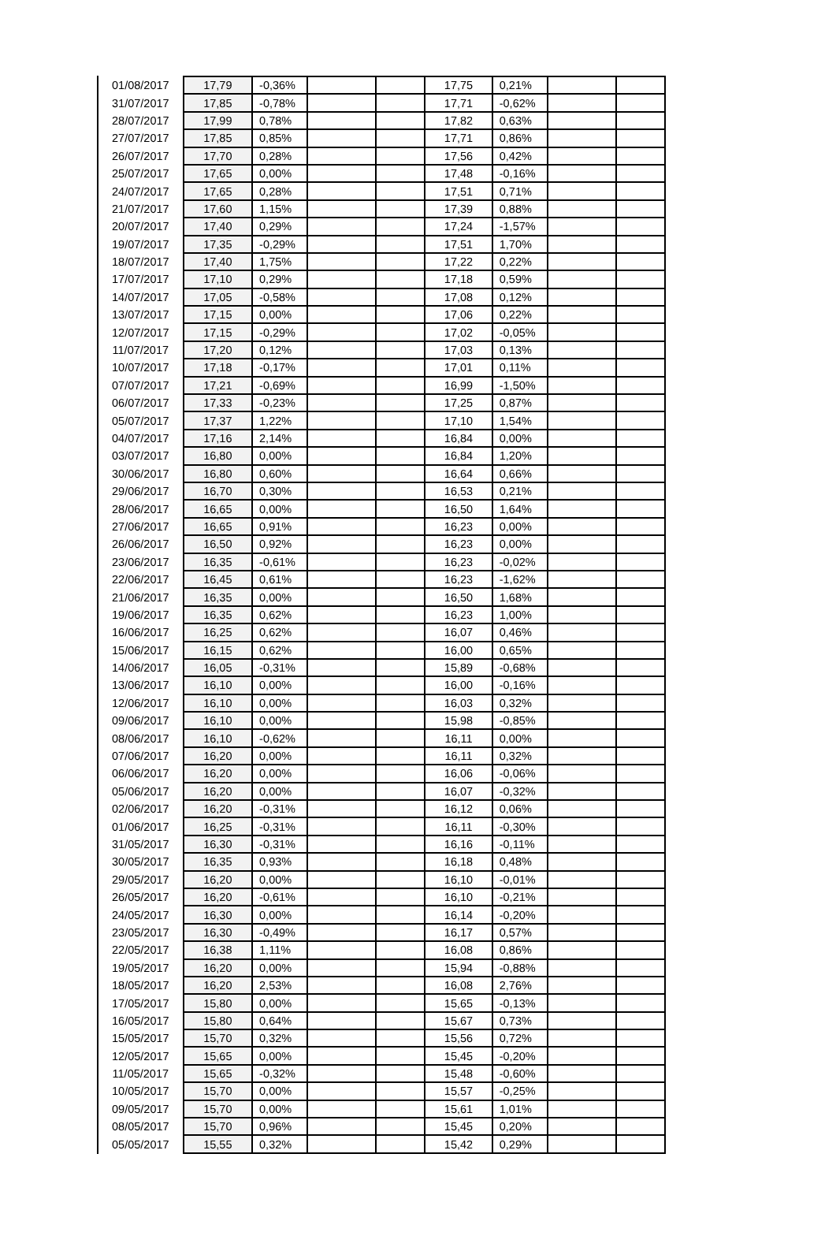| 01/08/2017 | 17,79 | -0,36% | | | 17,75 | 0,21% | | |
| 31/07/2017 | 17,85 | -0,78% | | | 17,71 | -0,62% | | |
| 28/07/2017 | 17,99 | 0,78% | | | 17,82 | 0,63% | | |
| 27/07/2017 | 17,85 | 0,85% | | | 17,71 | 0,86% | | |
| 26/07/2017 | 17,70 | 0,28% | | | 17,56 | 0,42% | | |
| 25/07/2017 | 17,65 | 0,00% | | | 17,48 | -0,16% | | |
| 24/07/2017 | 17,65 | 0,28% | | | 17,51 | 0,71% | | |
| 21/07/2017 | 17,60 | 1,15% | | | 17,39 | 0,88% | | |
| 20/07/2017 | 17,40 | 0,29% | | | 17,24 | -1,57% | | |
| 19/07/2017 | 17,35 | -0,29% | | | 17,51 | 1,70% | | |
| 18/07/2017 | 17,40 | 1,75% | | | 17,22 | 0,22% | | |
| 17/07/2017 | 17,10 | 0,29% | | | 17,18 | 0,59% | | |
| 14/07/2017 | 17,05 | -0,58% | | | 17,08 | 0,12% | | |
| 13/07/2017 | 17,15 | 0,00% | | | 17,06 | 0,22% | | |
| 12/07/2017 | 17,15 | -0,29% | | | 17,02 | -0,05% | | |
| 11/07/2017 | 17,20 | 0,12% | | | 17,03 | 0,13% | | |
| 10/07/2017 | 17,18 | -0,17% | | | 17,01 | 0,11% | | |
| 07/07/2017 | 17,21 | -0,69% | | | 16,99 | -1,50% | | |
| 06/07/2017 | 17,33 | -0,23% | | | 17,25 | 0,87% | | |
| 05/07/2017 | 17,37 | 1,22% | | | 17,10 | 1,54% | | |
| 04/07/2017 | 17,16 | 2,14% | | | 16,84 | 0,00% | | |
| 03/07/2017 | 16,80 | 0,00% | | | 16,84 | 1,20% | | |
| 30/06/2017 | 16,80 | 0,60% | | | 16,64 | 0,66% | | |
| 29/06/2017 | 16,70 | 0,30% | | | 16,53 | 0,21% | | |
| 28/06/2017 | 16,65 | 0,00% | | | 16,50 | 1,64% | | |
| 27/06/2017 | 16,65 | 0,91% | | | 16,23 | 0,00% | | |
| 26/06/2017 | 16,50 | 0,92% | | | 16,23 | 0,00% | | |
| 23/06/2017 | 16,35 | -0,61% | | | 16,23 | -0,02% | | |
| 22/06/2017 | 16,45 | 0,61% | | | 16,23 | -1,62% | | |
| 21/06/2017 | 16,35 | 0,00% | | | 16,50 | 1,68% | | |
| 19/06/2017 | 16,35 | 0,62% | | | 16,23 | 1,00% | | |
| 16/06/2017 | 16,25 | 0,62% | | | 16,07 | 0,46% | | |
| 15/06/2017 | 16,15 | 0,62% | | | 16,00 | 0,65% | | |
| 14/06/2017 | 16,05 | -0,31% | | | 15,89 | -0,68% | | |
| 13/06/2017 | 16,10 | 0,00% | | | 16,00 | -0,16% | | |
| 12/06/2017 | 16,10 | 0,00% | | | 16,03 | 0,32% | | |
| 09/06/2017 | 16,10 | 0,00% | | | 15,98 | -0,85% | | |
| 08/06/2017 | 16,10 | -0,62% | | | 16,11 | 0,00% | | |
| 07/06/2017 | 16,20 | 0,00% | | | 16,11 | 0,32% | | |
| 06/06/2017 | 16,20 | 0,00% | | | 16,06 | -0,06% | | |
| 05/06/2017 | 16,20 | 0,00% | | | 16,07 | -0,32% | | |
| 02/06/2017 | 16,20 | -0,31% | | | 16,12 | 0,06% | | |
| 01/06/2017 | 16,25 | -0,31% | | | 16,11 | -0,30% | | |
| 31/05/2017 | 16,30 | -0,31% | | | 16,16 | -0,11% | | |
| 30/05/2017 | 16,35 | 0,93% | | | 16,18 | 0,48% | | |
| 29/05/2017 | 16,20 | 0,00% | | | 16,10 | -0,01% | | |
| 26/05/2017 | 16,20 | -0,61% | | | 16,10 | -0,21% | | |
| 24/05/2017 | 16,30 | 0,00% | | | 16,14 | -0,20% | | |
| 23/05/2017 | 16,30 | -0,49% | | | 16,17 | 0,57% | | |
| 22/05/2017 | 16,38 | 1,11% | | | 16,08 | 0,86% | | |
| 19/05/2017 | 16,20 | 0,00% | | | 15,94 | -0,88% | | |
| 18/05/2017 | 16,20 | 2,53% | | | 16,08 | 2,76% | | |
| 17/05/2017 | 15,80 | 0,00% | | | 15,65 | -0,13% | | |
| 16/05/2017 | 15,80 | 0,64% | | | 15,67 | 0,73% | | |
| 15/05/2017 | 15,70 | 0,32% | | | 15,56 | 0,72% | | |
| 12/05/2017 | 15,65 | 0,00% | | | 15,45 | -0,20% | | |
| 11/05/2017 | 15,65 | -0,32% | | | 15,48 | -0,60% | | |
| 10/05/2017 | 15,70 | 0,00% | | | 15,57 | -0,25% | | |
| 09/05/2017 | 15,70 | 0,00% | | | 15,61 | 1,01% | | |
| 08/05/2017 | 15,70 | 0,96% | | | 15,45 | 0,20% | | |
| 05/05/2017 | 15,55 | 0,32% | | | 15,42 | 0,29% | | |